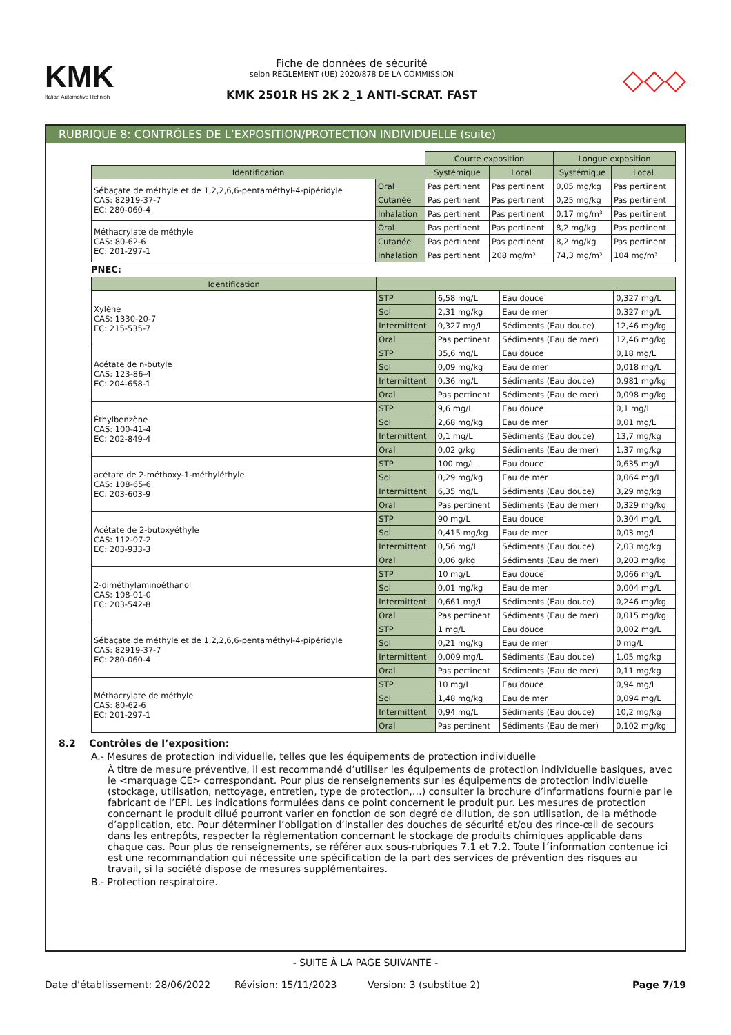KMK
Italian Automotive Refinish
Fiche de données de sécurité
selon RÈGLEMENT (UE) 2020/878 DE LA COMMISSION
KMK 2501R HS 2K 2_1 ANTI-SCRAT. FAST
◇◇◇
RUBRIQUE 8: CONTRÔLES DE L’EXPOSITION/PROTECTION INDIVIDUELLE (suite)
| | | Courte exposition | | Longue exposition | |
| Identification | | Systémique | Local | Systémique | Local |
| Sébaçate de méthyle et de 1,2,2,6,6-pentaméthyl-4-pipéridyle CAS: 82919-37-7 EC: 280-060-4 | Oral | Pas pertinent | Pas pertinent | 0,05 mg/kg | Pas pertinent |
| | Cutanée | Pas pertinent | Pas pertinent | 0,25 mg/kg | Pas pertinent |
| | Inhalation | Pas pertinent | Pas pertinent | 0,17 mg/m³ | Pas pertinent |
| Méthacrylate de méthyle CAS: 80-62-6 EC: 201-297-1 | Oral | Pas pertinent | Pas pertinent | 8,2 mg/kg | Pas pertinent |
| | Cutanée | Pas pertinent | Pas pertinent | 8,2 mg/kg | Pas pertinent |
| | Inhalation | Pas pertinent | 208 mg/m³ | 74,3 mg/m³ | 104 mg/m³ |
PNEC:
| Identification | | | | |
| --- | --- | --- | --- | --- |
| Xylène CAS: 1330-20-7 EC: 215-535-7 | STP | 6,58 mg/L | Eau douce | 0,327 mg/L |
| | Sol | 2,31 mg/kg | Eau de mer | 0,327 mg/L |
| | Intermittent | 0,327 mg/L | Sédiments (Eau douce) | 12,46 mg/kg |
| | Oral | Pas pertinent | Sédiments (Eau de mer) | 12,46 mg/kg |
| Acétate de n-butyle CAS: 123-86-4 EC: 204-658-1 | STP | 35,6 mg/L | Eau douce | 0,18 mg/L |
| | Sol | 0,09 mg/kg | Eau de mer | 0,018 mg/L |
| | Intermittent | 0,36 mg/L | Sédiments (Eau douce) | 0,981 mg/kg |
| | Oral | Pas pertinent | Sédiments (Eau de mer) | 0,098 mg/kg |
| Éthylbenzène CAS: 100-41-4 EC: 202-849-4 | STP | 9,6 mg/L | Eau douce | 0,1 mg/L |
| | Sol | 2,68 mg/kg | Eau de mer | 0,01 mg/L |
| | Intermittent | 0,1 mg/L | Sédiments (Eau douce) | 13,7 mg/kg |
| | Oral | 0,02 g/kg | Sédiments (Eau de mer) | 1,37 mg/kg |
| acétate de 2-méthoxy-1-méthyléthyle CAS: 108-65-6 EC: 203-603-9 | STP | 100 mg/L | Eau douce | 0,635 mg/L |
| | Sol | 0,29 mg/kg | Eau de mer | 0,064 mg/L |
| | Intermittent | 6,35 mg/L | Sédiments (Eau douce) | 3,29 mg/kg |
| | Oral | Pas pertinent | Sédiments (Eau de mer) | 0,329 mg/kg |
| Acétate de 2-butoxyéthyle CAS: 112-07-2 EC: 203-933-3 | STP | 90 mg/L | Eau douce | 0,304 mg/L |
| | Sol | 0,415 mg/kg | Eau de mer | 0,03 mg/L |
| | Intermittent | 0,56 mg/L | Sédiments (Eau douce) | 2,03 mg/kg |
| | Oral | 0,06 g/kg | Sédiments (Eau de mer) | 0,203 mg/kg |
| 2-diméthylaminoéthanol CAS: 108-01-0 EC: 203-542-8 | STP | 10 mg/L | Eau douce | 0,066 mg/L |
| | Sol | 0,01 mg/kg | Eau de mer | 0,004 mg/L |
| | Intermittent | 0,661 mg/L | Sédiments (Eau douce) | 0,246 mg/kg |
| | Oral | Pas pertinent | Sédiments (Eau de mer) | 0,015 mg/kg |
| Sébaçate de méthyle et de 1,2,2,6,6-pentaméthyl-4-pipéridyle CAS: 82919-37-7 EC: 280-060-4 | STP | 1 mg/L | Eau douce | 0,002 mg/L |
| | Sol | 0,21 mg/kg | Eau de mer | 0 mg/L |
| | Intermittent | 0,009 mg/L | Sédiments (Eau douce) | 1,05 mg/kg |
| | Oral | Pas pertinent | Sédiments (Eau de mer) | 0,11 mg/kg |
| Méthacrylate de méthyle CAS: 80-62-6 EC: 201-297-1 | STP | 10 mg/L | Eau douce | 0,94 mg/L |
| | Sol | 1,48 mg/kg | Eau de mer | 0,094 mg/L |
| | Intermittent | 0,94 mg/L | Sédiments (Eau douce) | 10,2 mg/kg |
| | Oral | Pas pertinent | Sédiments (Eau de mer) | 0,102 mg/kg |
8.2 Contrôles de l’exposition:
A.- Mesures de protection individuelle, telles que les équipements de protection individuelle
À titre de mesure préventive, il est recommandé d’utiliser les équipements de protection individuelle basiques, avec le <marquage CE> correspondant. Pour plus de renseignements sur les équipements de protection individuelle (stockage, utilisation, nettoyage, entretien, type de protection,…) consulter la brochure d’informations fournie par le fabricant de l’EPI. Les indications formulées dans ce point concernent le produit pur. Les mesures de protection concernant le produit dilué pourront varier en fonction de son degré de dilution, de son utilisation, de la méthode d’application, etc. Pour déterminer l’obligation d’installer des douches de sécurité et/ou des rince-œil de secours dans les entrepôts, respecter la règlementation concernant le stockage de produits chimiques applicable dans chaque cas. Pour plus de renseignements, se référer aux sous-rubriques 7.1 et 7.2. Toute l´information contenue ici est une recommandation qui nécessite une spécification de la part des services de prévention des risques au travail, si la société dispose de mesures supplémentaires.
B.- Protection respiratoire.
- SUITE À LA PAGE SUIVANTE -
Date d’établissement: 28/06/2022 Révision: 15/11/2023 Version: 3 (substitue 2) Page 7/19